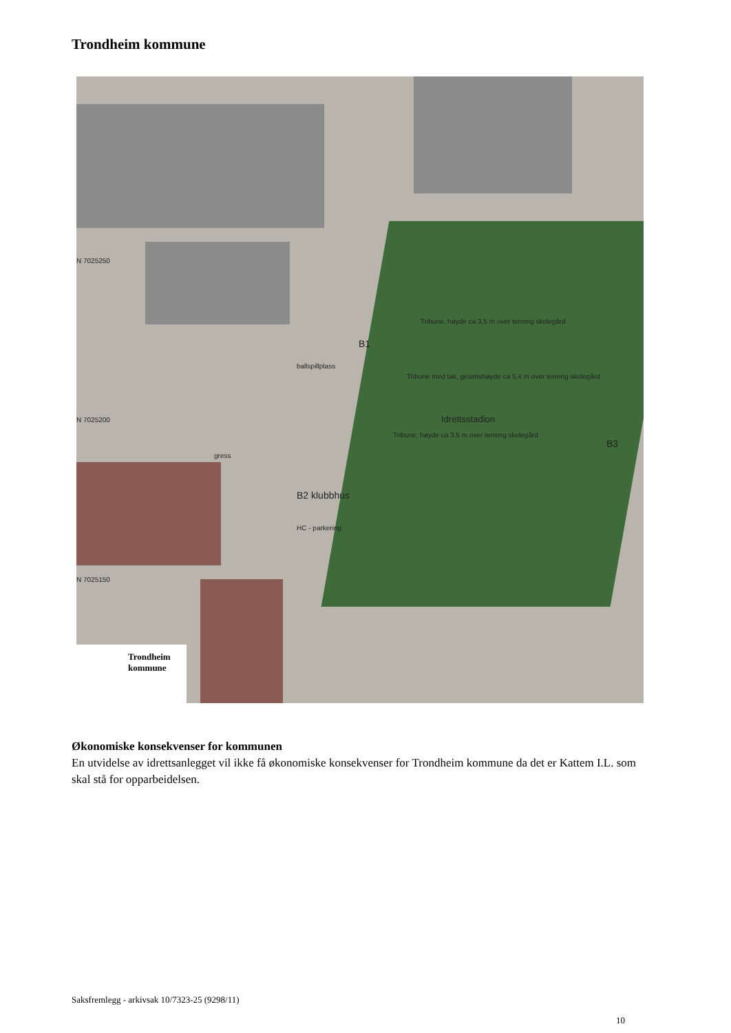Trondheim kommune
Tribune, høyde ca 3,5 m over terreng skolegård
Tribune med tak, gesimshøyde ca 5,4 m over terreng skolegård
Idrettsstadion
Tribune, høyde ca 3,5 m over terreng skolegård
B1
B2 klubbhus
B3
HC - parkering
ballspillplass
gress
N 7025250
N 7025200
N 7025150
Trondheim
kommune
Økonomiske konsekvenser for kommunen
En utvidelse av idrettsanlegget vil ikke få økonomiske konsekvenser for Trondheim kommune da det er Kattem I.L. som skal stå for opparbeidelsen.
Saksfremlegg - arkivsak 10/7323-25 (9298/11)
10